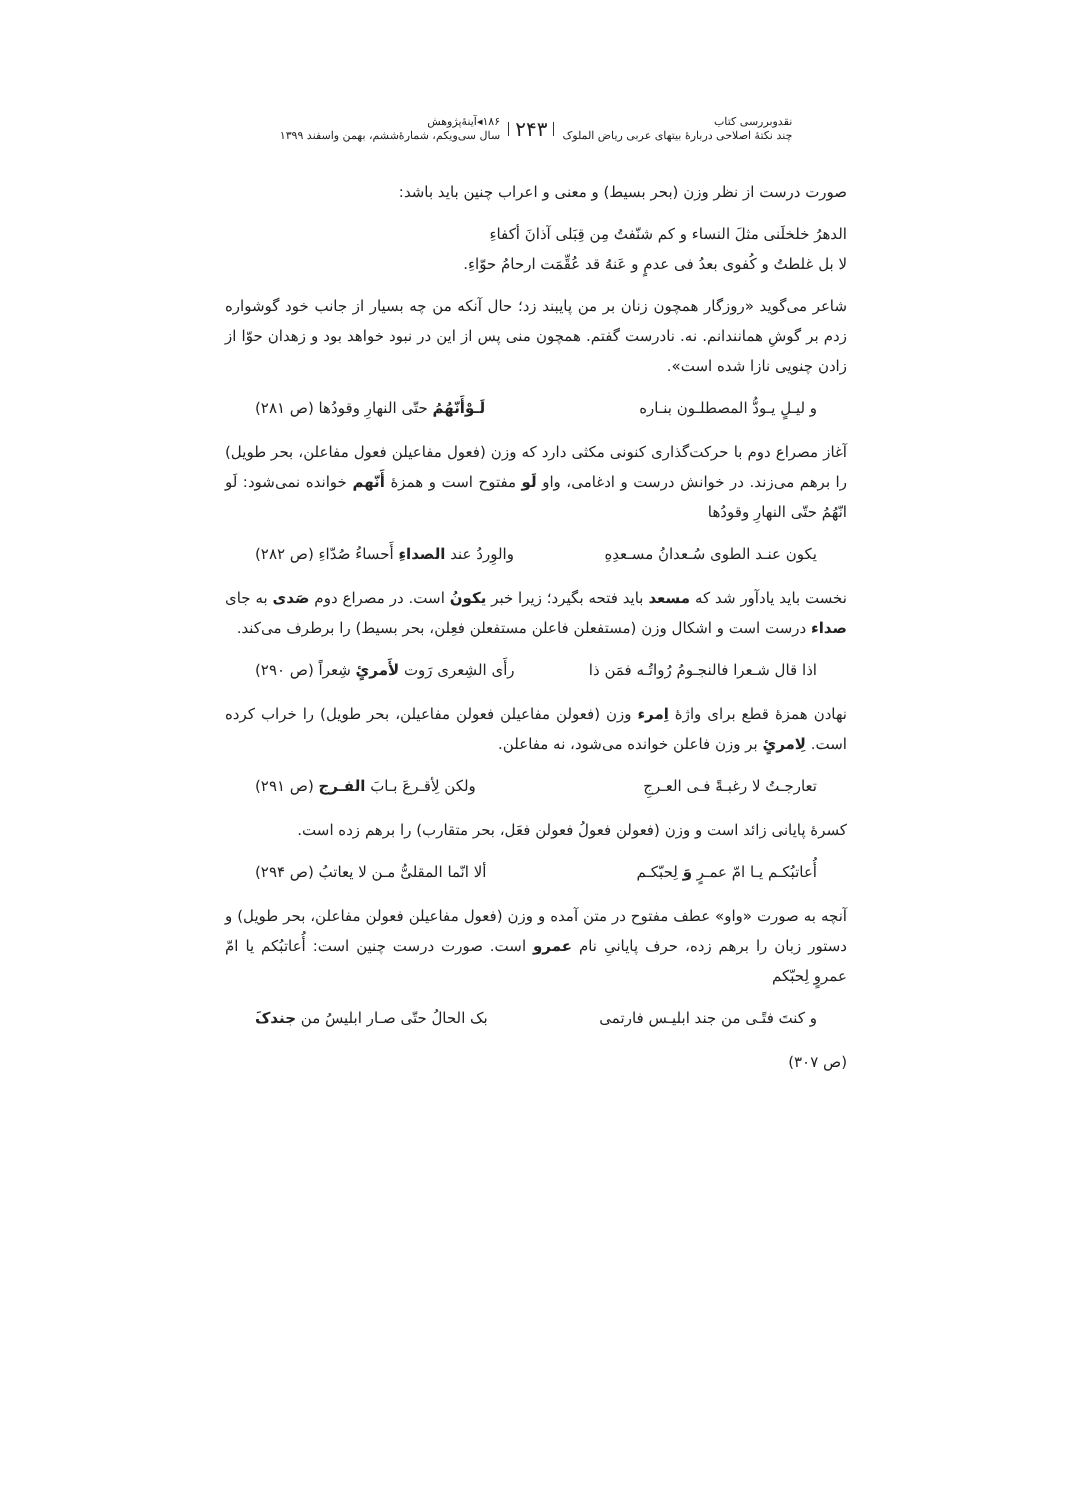نقدوبررسی کتاب
چند نکتهٔ اصلاحی دربارهٔ بیتهای عربی ریاض الملوک
۲۴۳
۱۸۶◂آینهٔ‌پژوهش
سال سی‌ویکم، شمارهٔ‌ششم، بهمن واسفند ۱۳۹۹
صورت درست از نظر وزن (بحر بسیط) و معنی و اعراب چنین باید باشد:
الدهرُ خلخلَنی مثلَ النساء و کم شنّفتُ مِن قِبَلی آذانَ أکفاءِ
لا بل غلطتُ و کُفوی بعدُ فی عدمٍ و عَنهُ قد عُقِّمَت ارحامُ حوّاءِ.
شاعر می‌گوید «روزگار همچون زنان بر من پایبند زد؛ حال آنکه من چه بسیار از جانب خود گوشواره زدم بر گوشِ همانندانم. نه. نادرست گفتم. همچون منی پس از این در نبود خواهد بود و زهدان حوّا از زادن چنویی نازا شده است».
و لیـلٍ یـودُّ المصطلـون بنـاره لَـوْأَنّهُمُ حتّی النهارِ وقودُها (ص ۲۸۱)
آغاز مصراع دوم با حرکت‌گذاری کنونی مکثی دارد که وزن (فعول مفاعیلن فعول مفاعلن، بحر طویل) را برهم می‌زند. در خوانش درست و ادغامی، واو لَو مفتوح است و همزهٔ أَنّهم خوانده نمی‌شود: لَو انّهُمُ حتّی النهارِ وقودُها
یکون عنـد الطوی سُـعدانُ مسـعدِهِ والوِردُ عند الصداءِ أَحساءُ صُدّاءِ (ص ۲۸۲)
نخست باید یادآور شد که مسعد باید فتحه بگیرد؛ زیرا خبر یکونُ است. در مصراع دوم صَدی به جای صداء درست است و اشکال وزن (مستفعلن فاعلن مستفعلن فعِلن، بحر بسیط) را برطرف می‌کند.
اذا قال شـعرا فالنجـومُ رُواتُـه فمَن ذا رأَی الشِعری رَوت لأَمرئٍ شِعراً (ص ۲۹۰)
نهادن همزهٔ قطع برای واژهٔ اِمرء وزن (فعولن مفاعیلن فعولن مفاعیلن، بحر طویل) را خراب کرده است. لِامرئٍ بر وزن فاعلن خوانده می‌شود، نه مفاعلن.
تعارجـتُ لا رغبـةً فـی العـرجِ ولکن لِأقـرعَ بـابَ الفـرج (ص ۲۹۱)
کسرهٔ پایانی زائد است و وزن (فعولن فعولُ فعولن فعَل، بحر متقارب) را برهم زده است.
أُعاتبُکـم یـا امّ عمـرٍ وَ لِحبّکـم ألا انّما المقلیُّ مـن لا یعاتبُ (ص ۲۹۴)
آنچه به صورت «واو» عطف مفتوح در متن آمده و وزن (فعول مفاعیلن فعولن مفاعلن، بحر طویل) و دستور زبان را برهم زده، حرف پایانیِ نام عمرو است. صورت درست چنین است: أُعاتبُکم یا امّ عمروٍ لِحبّکم
و کنتَ فتًـی من جند ابلیـس فارتمی بک الحالُ حتّی صـار ابلیسُ من جندکَ
(ص ۳۰۷)